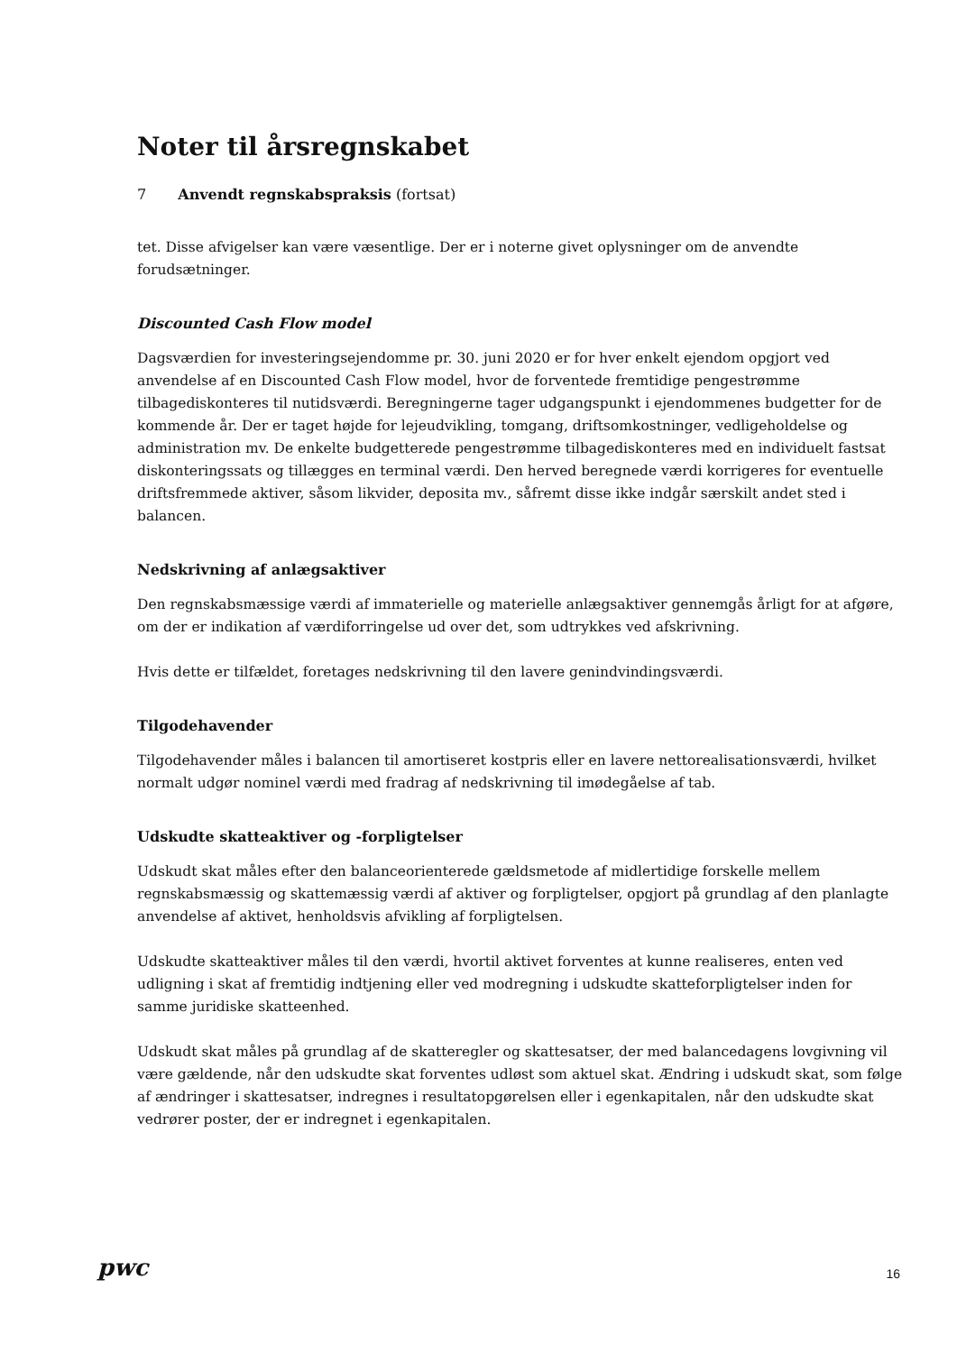Noter til årsregnskabet
7 Anvendt regnskabspraksis (fortsat)
tet. Disse afvigelser kan være væsentlige. Der er i noterne givet oplysninger om de anvendte forudsætninger.
Discounted Cash Flow model
Dagsværdien for investeringsejendomme pr. 30. juni 2020 er for hver enkelt ejendom opgjort ved anvendelse af en Discounted Cash Flow model, hvor de forventede fremtidige pengestrømme tilbagediskonteres til nutidsværdi. Beregningerne tager udgangspunkt i ejendommenes budgetter for de kommende år. Der er taget højde for lejeudvikling, tomgang, driftsomkostninger, vedligeholdelse og administration mv. De enkelte budgetterede pengestrømme tilbagediskonteres med en individuelt fastsat diskonteringssats og tillægges en terminal værdi. Den herved beregnede værdi korrigeres for eventuelle driftsfremmede aktiver, såsom likvider, deposita mv., såfremt disse ikke indgår særskilt andet sted i balancen.
Nedskrivning af anlægsaktiver
Den regnskabsmæssige værdi af immaterielle og materielle anlægsaktiver gennemgås årligt for at afgøre, om der er indikation af værdiforringelse ud over det, som udtrykkes ved afskrivning.
Hvis dette er tilfældet, foretages nedskrivning til den lavere genindvindingsværdi.
Tilgodehavender
Tilgodehavender måles i balancen til amortiseret kostpris eller en lavere nettorealisationsværdi, hvilket normalt udgør nominel værdi med fradrag af nedskrivning til imødegåelse af tab.
Udskudte skatteaktiver og -forpligtelser
Udskudt skat måles efter den balanceorienterede gældsmetode af midlertidige forskelle mellem regnskabsmæssig og skattemæssig værdi af aktiver og forpligtelser, opgjort på grundlag af den planlagte anvendelse af aktivet, henholdsvis afvikling af forpligtelsen.
Udskudte skatteaktiver måles til den værdi, hvortil aktivet forventes at kunne realiseres, enten ved udligning i skat af fremtidig indtjening eller ved modregning i udskudte skatteforpligtelser inden for samme juridiske skatteenhed.
Udskudt skat måles på grundlag af de skatteregler og skattesatser, der med balancedagens lovgivning vil være gældende, når den udskudte skat forventes udløst som aktuel skat. Ændring i udskudt skat, som følge af ændringer i skattesatser, indregnes i resultatopgørelsen eller i egenkapitalen, når den udskudte skat vedrører poster, der er indregnet i egenkapitalen.
pwc
16